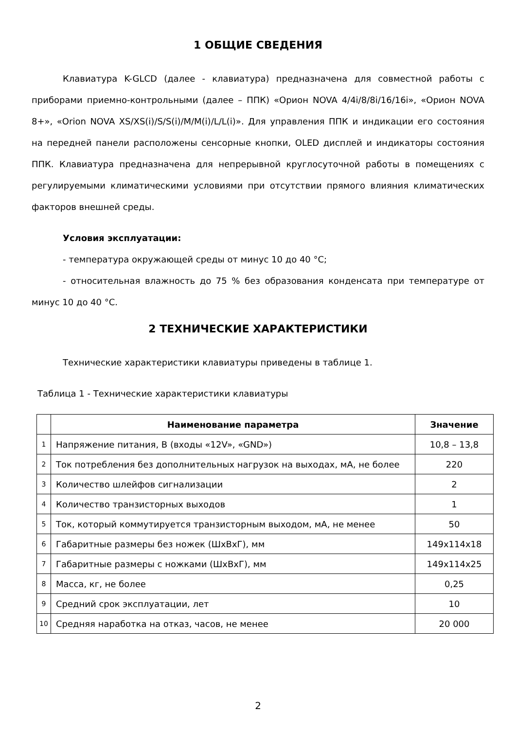1 ОБЩИЕ СВЕДЕНИЯ
Клавиатура K-GLCD (далее - клавиатура) предназначена для совместной работы с приборами приемно-контрольными (далее – ППК) «Орион NOVA 4/4i/8/8i/16/16i», «Орион NOVA 8+», «Orion NOVA XS/XS(i)/S/S(i)/M/M(i)/L/L(i)». Для управления ППК и индикации его состояния на передней панели расположены сенсорные кнопки, OLED дисплей и индикаторы состояния ППК. Клавиатура предназначена для непрерывной круглосуточной работы в помещениях с регулируемыми климатическими условиями при отсутствии прямого влияния климатических факторов внешней среды.
Условия эксплуатации:
- температура окружающей среды от минус 10 до 40 °С;
- относительная влажность до 75 % без образования конденсата при температуре от минус 10 до 40 °С.
2 ТЕХНИЧЕСКИЕ ХАРАКТЕРИСТИКИ
Технические характеристики клавиатуры приведены в таблице 1.
Таблица 1 - Технические характеристики клавиатуры
| | Наименование параметра | Значение |
| --- | --- | --- |
| 1 | Напряжение питания, В (входы «12V», «GND») | 10,8 – 13,8 |
| 2 | Ток потребления без дополнительных нагрузок на выходах, мА, не более | 220 |
| 3 | Количество шлейфов сигнализации | 2 |
| 4 | Количество транзисторных выходов | 1 |
| 5 | Ток, который коммутируется транзисторным выходом, мА, не менее | 50 |
| 6 | Габаритные размеры без ножек (ШхВхГ), мм | 149x114x18 |
| 7 | Габаритные размеры с ножками (ШхВхГ), мм | 149x114x25 |
| 8 | Масса, кг, не более | 0,25 |
| 9 | Средний срок эксплуатации, лет | 10 |
| 10 | Средняя наработка на отказ, часов, не менее | 20 000 |
2